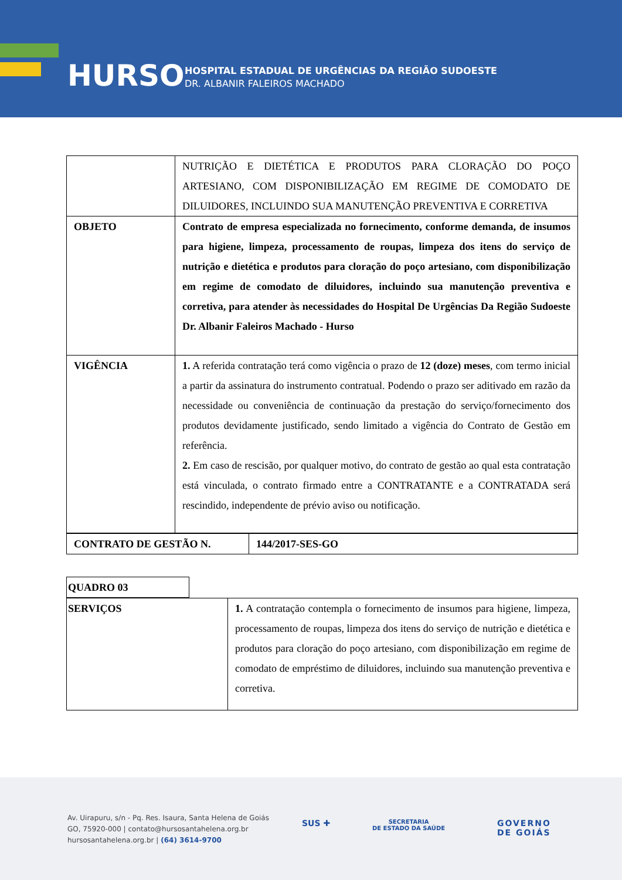HURSO
HOSPITAL ESTADUAL DE URGÊNCIAS DA REGIÃO SUDOESTE
DR. ALBANIR FALEIROS MACHADO
| | NUTRIÇÃO E DIETÉTICA E PRODUTOS PARA CLORAÇÃO DO POÇO ARTESIANO, COM DISPONIBILIZAÇÃO EM REGIME DE COMODATO DE DILUIDORES, INCLUINDO SUA MANUTENÇÃO PREVENTIVA E CORRETIVA |
| OBJETO | Contrato de empresa especializada no fornecimento, conforme demanda, de insumos para higiene, limpeza, processamento de roupas, limpeza dos itens do serviço de nutrição e dietética e produtos para cloração do poço artesiano, com disponibilização em regime de comodato de diluidores, incluindo sua manutenção preventiva e corretiva, para atender às necessidades do Hospital De Urgências Da Região Sudoeste Dr. Albanir Faleiros Machado - Hurso |
| VIGÊNCIA | 1. A referida contratação terá como vigência o prazo de 12 (doze) meses , com termo inicial a partir da assinatura do instrumento contratual. Podendo o prazo ser aditivado em razão da necessidade ou conveniência de continuação da prestação do serviço/fornecimento dos produtos devidamente justificado, sendo limitado a vigência do Contrato de Gestão em referência. 2. Em caso de rescisão, por qualquer motivo, do contrato de gestão ao qual esta contratação está vinculada, o contrato firmado entre a CONTRATANTE e a CONTRATADA será rescindido, independente de prévio aviso ou notificação. |
| CONTRATO DE GESTÃO N. | 144/2017-SES-GO |
| QUADRO 03 |
| SERVIÇOS | 1. A contratação contempla o fornecimento de insumos para higiene, limpeza, processamento de roupas, limpeza dos itens do serviço de nutrição e dietética e produtos para cloração do poço artesiano, com disponibilização em regime de comodato de empréstimo de diluidores, incluindo sua manutenção preventiva e corretiva. |
Av. Uirapuru, s/n - Pq. Res. Isaura, Santa Helena de Goiás
GO, 75920-000 | contato@hursosantahelena.org.br
hursosantahelena.org.br | (64) 3614-9700
SUS ✚
SECRETARIA
DE ESTADO DA SAÚDE
GOVERNO
DE GOIÁS